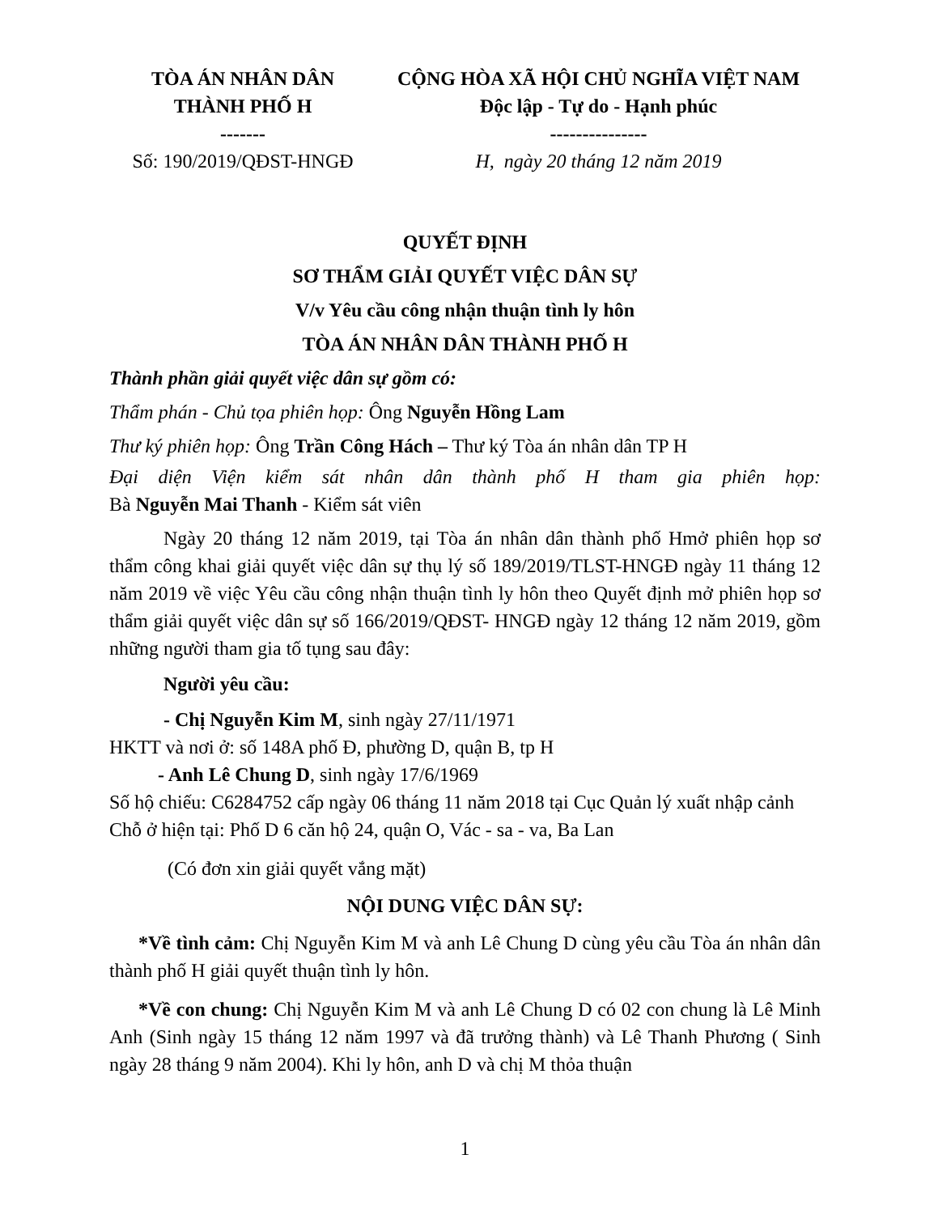TÒA ÁN NHÂN DÂN
THÀNH PHỐ H
-------
Số: 190/2019/QĐST-HNGĐ
CỘNG HÒA XÃ HỘI CHỦ NGHĨA VIỆT NAM
Độc lập - Tự do - Hạnh phúc
---------------
H, ngày 20 tháng 12 năm 2019
QUYẾT ĐỊNH
SƠ THẨM GIẢI QUYẾT VIỆC DÂN SỰ
V/v Yêu cầu công nhận thuận tình ly hôn
TÒA ÁN NHÂN DÂN THÀNH PHỐ H
Thành phần giải quyết việc dân sự gồm có:
Thẩm phán - Chủ tọa phiên họp: Ông Nguyễn Hồng Lam
Thư ký phiên họp: Ông Trần Công Hách – Thư ký Tòa án nhân dân TP H
Đại diện Viện kiểm sát nhân dân thành phố H tham gia phiên họp:
Bà Nguyễn Mai Thanh - Kiểm sát viên
Ngày 20 tháng 12 năm 2019, tại Tòa án nhân dân thành phố Hmở phiên họp sơ thẩm công khai giải quyết việc dân sự thụ lý số 189/2019/TLST-HNGĐ ngày 11 tháng 12 năm 2019 về việc Yêu cầu công nhận thuận tình ly hôn theo Quyết định mở phiên họp sơ thẩm giải quyết việc dân sự số 166/2019/QĐST- HNGĐ ngày 12 tháng 12 năm 2019, gồm những người tham gia tố tụng sau đây:
Người yêu cầu:
- Chị Nguyễn Kim M, sinh ngày 27/11/1971
HKTT và nơi ở: số 148A phố Đ, phường D, quận B, tp H
- Anh Lê Chung D, sinh ngày 17/6/1969
Số hộ chiếu: C6284752 cấp ngày 06 tháng 11 năm 2018 tại Cục Quản lý xuất nhập cảnh
Chỗ ở hiện tại: Phố D 6 căn hộ 24, quận O, Vác - sa - va, Ba Lan
(Có đơn xin giải quyết vắng mặt)
NỘI DUNG VIỆC DÂN SỰ:
*Về tình cảm: Chị Nguyễn Kim M và anh Lê Chung D cùng yêu cầu Tòa án nhân dân thành phố H giải quyết thuận tình ly hôn.
*Về con chung: Chị Nguyễn Kim M và anh Lê Chung D có 02 con chung là Lê Minh Anh (Sinh ngày 15 tháng 12 năm 1997 và đã trưởng thành) và Lê Thanh Phương ( Sinh ngày 28 tháng 9 năm 2004). Khi ly hôn, anh D và chị M thỏa thuận
1